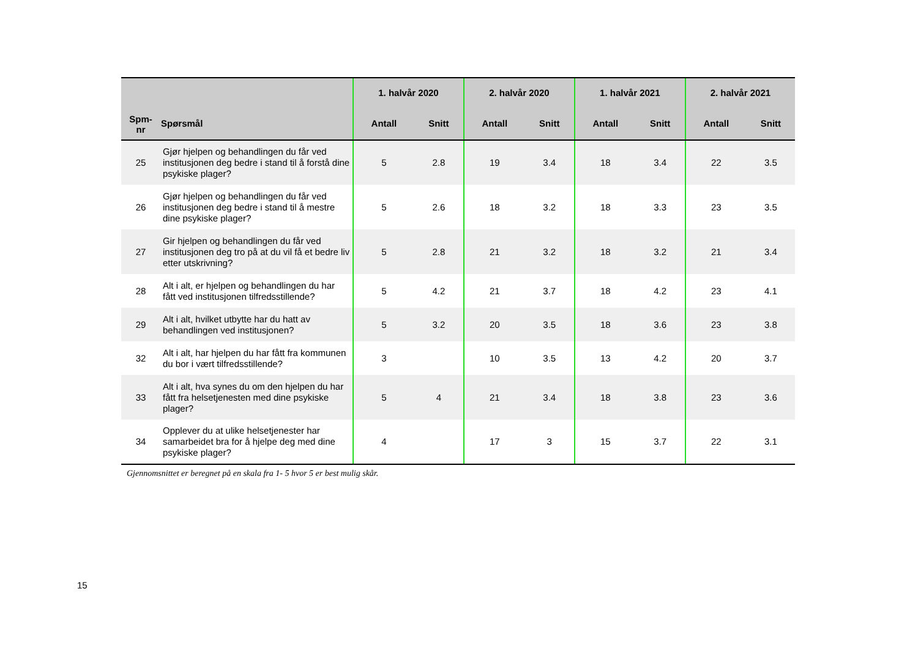| Spm- nr | Spørsmål | 1. halvår 2020 | | 2. halvår 2020 | | 1. halvår 2021 | | 2. halvår 2021 | |
| --- | --- | --- | --- | --- | --- | --- | --- | --- | --- |
| | | Antall | Snitt | Antall | Snitt | Antall | Snitt | Antall | Snitt |
| 25 | Gjør hjelpen og behandlingen du får ved institusjonen deg bedre i stand til å forstå dine psykiske plager? | 5 | 2.8 | 19 | 3.4 | 18 | 3.4 | 22 | 3.5 |
| 26 | Gjør hjelpen og behandlingen du får ved institusjonen deg bedre i stand til å mestre dine psykiske plager? | 5 | 2.6 | 18 | 3.2 | 18 | 3.3 | 23 | 3.5 |
| 27 | Gir hjelpen og behandlingen du får ved institusjonen deg tro på at du vil få et bedre liv etter utskrivning? | 5 | 2.8 | 21 | 3.2 | 18 | 3.2 | 21 | 3.4 |
| 28 | Alt i alt, er hjelpen og behandlingen du har fått ved institusjonen tilfredsstillende? | 5 | 4.2 | 21 | 3.7 | 18 | 4.2 | 23 | 4.1 |
| 29 | Alt i alt, hvilket utbytte har du hatt av behandlingen ved institusjonen? | 5 | 3.2 | 20 | 3.5 | 18 | 3.6 | 23 | 3.8 |
| 32 | Alt i alt, har hjelpen du har fått fra kommunen du bor i vært tilfredsstillende? | 3 | | 10 | 3.5 | 13 | 4.2 | 20 | 3.7 |
| 33 | Alt i alt, hva synes du om den hjelpen du har fått fra helsetjenesten med dine psykiske plager? | 5 | 4 | 21 | 3.4 | 18 | 3.8 | 23 | 3.6 |
| 34 | Opplever du at ulike helsetjenester har samarbeidet bra for å hjelpe deg med dine psykiske plager? | 4 | | 17 | 3 | 15 | 3.7 | 22 | 3.1 |
Gjennomsnittet er beregnet på en skala fra 1- 5 hvor 5 er best mulig skår.
15